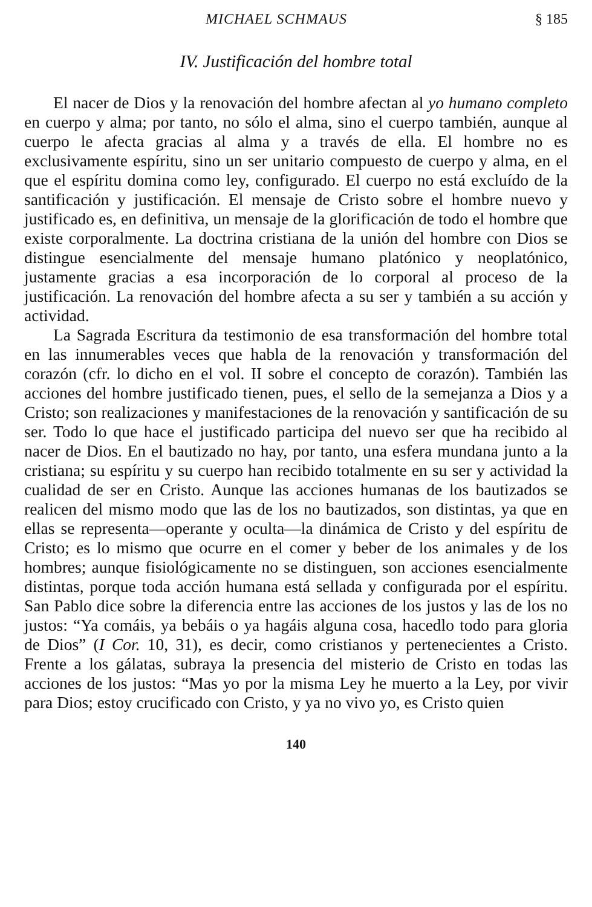MICHAEL SCHMAUS § 185
IV. Justificación del hombre total
El nacer de Dios y la renovación del hombre afectan al yo humano completo en cuerpo y alma; por tanto, no sólo el alma, sino el cuerpo también, aunque al cuerpo le afecta gracias al alma y a través de ella. El hombre no es exclusivamente espíritu, sino un ser unitario compuesto de cuerpo y alma, en el que el espíritu domina como ley, configurado. El cuerpo no está excluído de la santificación y justificación. El mensaje de Cristo sobre el hombre nuevo y justificado es, en definitiva, un mensaje de la glorificación de todo el hombre que existe corporalmente. La doctrina cristiana de la unión del hombre con Dios se distingue esencialmente del mensaje humano platónico y neoplatónico, justamente gracias a esa incorporación de lo corporal al proceso de la justificación. La renovación del hombre afecta a su ser y también a su acción y actividad.
La Sagrada Escritura da testimonio de esa transformación del hombre total en las innumerables veces que habla de la renovación y transformación del corazón (cfr. lo dicho en el vol. II sobre el concepto de corazón). También las acciones del hombre justificado tienen, pues, el sello de la semejanza a Dios y a Cristo; son realizaciones y manifestaciones de la renovación y santificación de su ser. Todo lo que hace el justificado participa del nuevo ser que ha recibido al nacer de Dios. En el bautizado no hay, por tanto, una esfera mundana junto a la cristiana; su espíritu y su cuerpo han recibido totalmente en su ser y actividad la cualidad de ser en Cristo. Aunque las acciones humanas de los bautizados se realicen del mismo modo que las de los no bautizados, son distintas, ya que en ellas se representa—operante y oculta—la dinámica de Cristo y del espíritu de Cristo; es lo mismo que ocurre en el comer y beber de los animales y de los hombres; aunque fisiológicamente no se distinguen, son acciones esencialmente distintas, porque toda acción humana está sellada y configurada por el espíritu. San Pablo dice sobre la diferencia entre las acciones de los justos y las de los no justos: “Ya comáis, ya bebáis o ya hagáis alguna cosa, hacedlo todo para gloria de Dios” (I Cor. 10, 31), es decir, como cristianos y pertenecientes a Cristo. Frente a los gálatas, subraya la presencia del misterio de Cristo en todas las acciones de los justos: “Mas yo por la misma Ley he muerto a la Ley, por vivir para Dios; estoy crucificado con Cristo, y ya no vivo yo, es Cristo quien
140